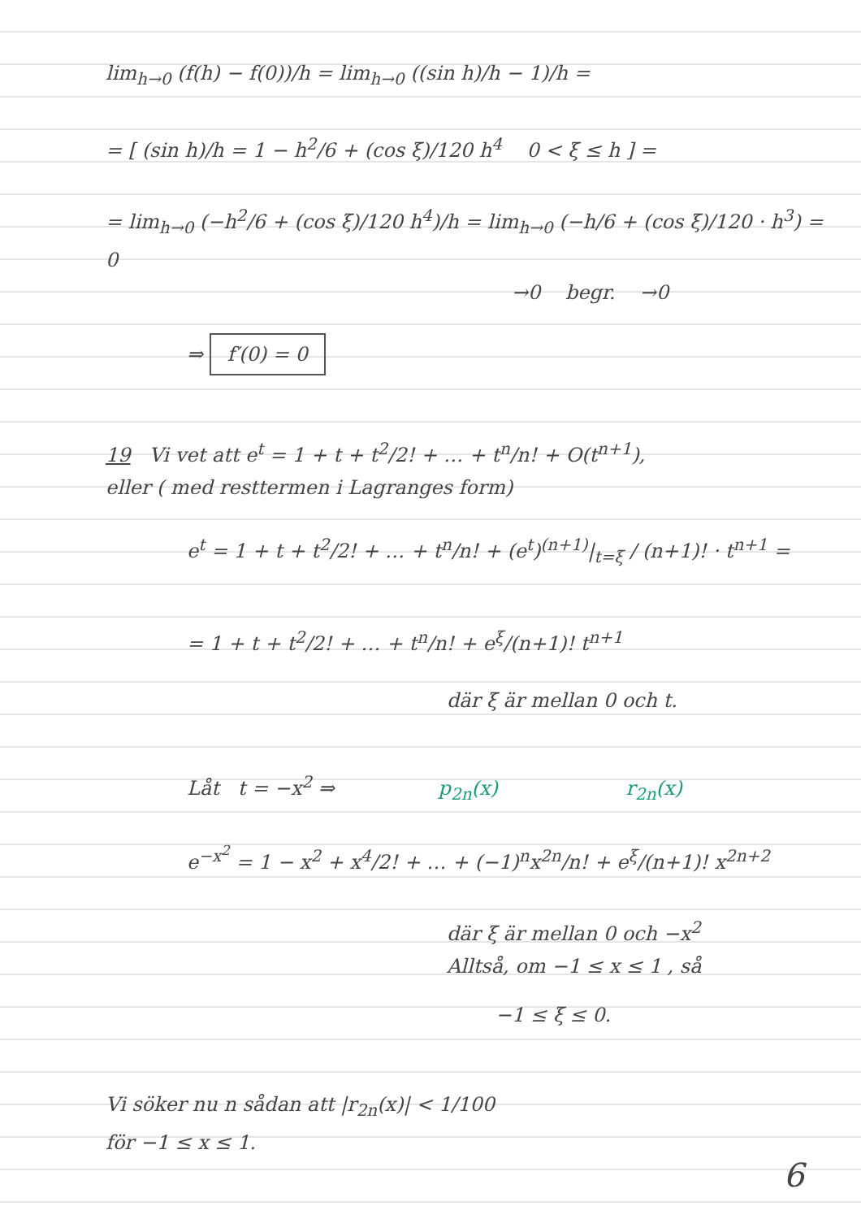lim<sub>h→0</sub> (f(h) − f(0))/h = lim<sub>h→0</sub> ((sin h)/h − 1)/h =
= [ (sin h)/h = 1 − h<sup>2</sup>/6 + (cos ξ)/120 h<sup>4</sup> 0 < ξ ≤ h ] =
= lim<sub>h→0</sub> (−h<sup>2</sup>/6 + (cos ξ)/120 h<sup>4</sup>)/h = lim<sub>h→0</sub> (−h/6 + (cos ξ)/120 · h<sup>3</sup>) = 0
→0 begr. →0
⇒ f′(0) = 0
19 Vi vet att e<sup>t</sup> = 1 + t + t<sup>2</sup>/2! + … + t<sup>n</sup>/n! + O(t<sup>n+1</sup>),
eller ( med resttermen i Lagranges form)
e<sup>t</sup> = 1 + t + t<sup>2</sup>/2! + … + t<sup>n</sup>/n! + (e<sup>t</sup>)<sup>(n+1)</sup>|<sub>t=ξ</sub> / (n+1)! · t<sup>n+1</sup> =
= 1 + t + t<sup>2</sup>/2! + … + t<sup>n</sup>/n! + e<sup>ξ</sup>/(n+1)! t<sup>n+1</sup>
där ξ är mellan 0 och t.
Låt t = −x<sup>2</sup> ⇒ p<sub>2n</sub>(x) r<sub>2n</sub>(x)
e<sup>−x<sup>2</sup></sup> = 1 − x<sup>2</sup> + x<sup>4</sup>/2! + … + (−1)<sup>n</sup>x<sup>2n</sup>/n! + e<sup>ξ</sup>/(n+1)! x<sup>2n+2</sup>
där ξ är mellan 0 och −x<sup>2</sup>
Alltså, om −1 ≤ x ≤ 1 , så
−1 ≤ ξ ≤ 0.
Vi söker nu n sådan att |r<sub>2n</sub>(x)| < 1/100
för −1 ≤ x ≤ 1.
6